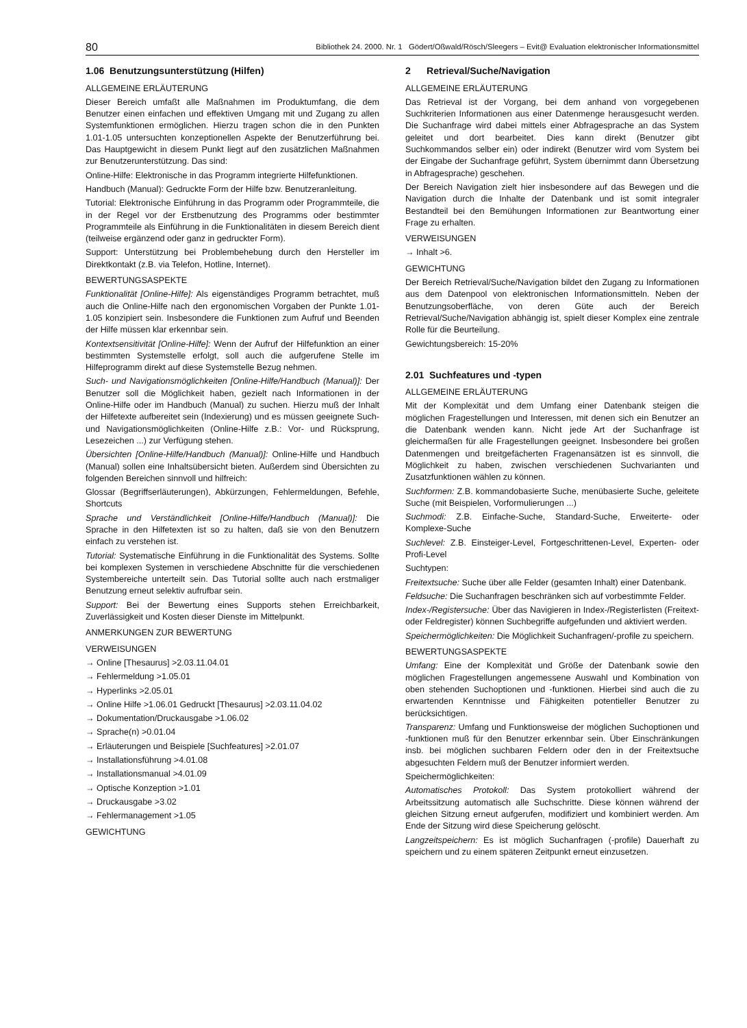80 Bibliothek 24. 2000. Nr. 1 Gödert/Oßwald/Rösch/Sleegers – Evit@ Evaluation elektronischer Informationsmittel
1.06 Benutzungsunterstützung (Hilfen)
ALLGEMEINE ERLÄUTERUNG
Dieser Bereich umfaßt alle Maßnahmen im Produktumfang, die dem Benutzer einen einfachen und effektiven Umgang mit und Zugang zu allen Systemfunktionen ermöglichen. Hierzu tragen schon die in den Punkten 1.01-1.05 untersuchten konzeptionellen Aspekte der Benutzerführung bei. Das Hauptgewicht in diesem Punkt liegt auf den zusätzlichen Maßnahmen zur Benutzerunterstützung. Das sind:
Online-Hilfe: Elektronische in das Programm integrierte Hilfefunktionen.
Handbuch (Manual): Gedruckte Form der Hilfe bzw. Benutzeranleitung.
Tutorial: Elektronische Einführung in das Programm oder Programmteile, die in der Regel vor der Erstbenutzung des Programms oder bestimmter Programmteile als Einführung in die Funktionalitäten in diesem Bereich dient (teilweise ergänzend oder ganz in gedruckter Form).
Support: Unterstützung bei Problembehebung durch den Hersteller im Direktkontakt (z.B. via Telefon, Hotline, Internet).
BEWERTUNGSASPEKTE
Funktionalität [Online-Hilfe]: Als eigenständiges Programm betrachtet, muß auch die Online-Hilfe nach den ergonomischen Vorgaben der Punkte 1.01-1.05 konzipiert sein. Insbesondere die Funktionen zum Aufruf und Beenden der Hilfe müssen klar erkennbar sein.
Kontextsensitivität [Online-Hilfe]: Wenn der Aufruf der Hilfefunktion an einer bestimmten Systemstelle erfolgt, soll auch die aufgerufene Stelle im Hilfeprogramm direkt auf diese Systemstelle Bezug nehmen.
Such- und Navigationsmöglichkeiten [Online-Hilfe/Handbuch (Manual)]: Der Benutzer soll die Möglichkeit haben, gezielt nach Informationen in der Online-Hilfe oder im Handbuch (Manual) zu suchen. Hierzu muß der Inhalt der Hilfetexte aufbereitet sein (Indexierung) und es müssen geeignete Such- und Navigationsmöglichkeiten (Online-Hilfe z.B.: Vor- und Rücksprung, Lesezeichen ...) zur Verfügung stehen.
Übersichten [Online-Hilfe/Handbuch (Manual)]: Online-Hilfe und Handbuch (Manual) sollen eine Inhaltsübersicht bieten. Außerdem sind Übersichten zu folgenden Bereichen sinnvoll und hilfreich:
Glossar (Begriffserläuterungen), Abkürzungen, Fehlermeldungen, Befehle, Shortcuts
Sprache und Verständlichkeit [Online-Hilfe/Handbuch (Manual)]: Die Sprache in den Hilfetexten ist so zu halten, daß sie von den Benutzern einfach zu verstehen ist.
Tutorial: Systematische Einführung in die Funktionalität des Systems. Sollte bei komplexen Systemen in verschiedene Abschnitte für die verschiedenen Systembereiche unterteilt sein. Das Tutorial sollte auch nach erstmaliger Benutzung erneut selektiv aufrufbar sein.
Support: Bei der Bewertung eines Supports stehen Erreichbarkeit, Zuverlässigkeit und Kosten dieser Dienste im Mittelpunkt.
ANMERKUNGEN ZUR BEWERTUNG
VERWEISUNGEN
→ Online [Thesaurus] >2.03.11.04.01
→ Fehlermeldung >1.05.01
→ Hyperlinks >2.05.01
→ Online Hilfe >1.06.01 Gedruckt [Thesaurus] >2.03.11.04.02
→ Dokumentation/Druckausgabe >1.06.02
→ Sprache(n) >0.01.04
→ Erläuterungen und Beispiele [Suchfeatures] >2.01.07
→ Installationsführung >4.01.08
→ Installationsmanual >4.01.09
→ Optische Konzeption >1.01
→ Druckausgabe >3.02
→ Fehlermanagement >1.05
GEWICHTUNG
2 Retrieval/Suche/Navigation
ALLGEMEINE ERLÄUTERUNG
Das Retrieval ist der Vorgang, bei dem anhand von vorgegebenen Suchkriterien Informationen aus einer Datenmenge herausgesucht werden. Die Suchanfrage wird dabei mittels einer Abfragesprache an das System geleitet und dort bearbeitet. Dies kann direkt (Benutzer gibt Suchkommandos selber ein) oder indirekt (Benutzer wird vom System bei der Eingabe der Suchanfrage geführt, System übernimmt dann Übersetzung in Abfragesprache) geschehen.
Der Bereich Navigation zielt hier insbesondere auf das Bewegen und die Navigation durch die Inhalte der Datenbank und ist somit integraler Bestandteil bei den Bemühungen Informationen zur Beantwortung einer Frage zu erhalten.
VERWEISUNGEN
→ Inhalt >6.
GEWICHTUNG
Der Bereich Retrieval/Suche/Navigation bildet den Zugang zu Informationen aus dem Datenpool von elektronischen Informationsmitteln. Neben der Benutzungsoberfläche, von deren Güte auch der Bereich Retrieval/Suche/Navigation abhängig ist, spielt dieser Komplex eine zentrale Rolle für die Beurteilung.
Gewichtungsbereich: 15-20%
2.01 Suchfeatures und -typen
ALLGEMEINE ERLÄUTERUNG
Mit der Komplexität und dem Umfang einer Datenbank steigen die möglichen Fragestellungen und Interessen, mit denen sich ein Benutzer an die Datenbank wenden kann. Nicht jede Art der Suchanfrage ist gleichermaßen für alle Fragestellungen geeignet. Insbesondere bei großen Datenmengen und breitgefächerten Fragenansätzen ist es sinnvoll, die Möglichkeit zu haben, zwischen verschiedenen Suchvarianten und Zusatzfunktionen wählen zu können.
Suchformen: Z.B. kommandobasierte Suche, menübasierte Suche, geleitete Suche (mit Beispielen, Vorformulierungen ...)
Suchmodi: Z.B. Einfache-Suche, Standard-Suche, Erweiterte- oder Komplexe-Suche
Suchlevel: Z.B. Einsteiger-Level, Fortgeschrittenen-Level, Experten- oder Profi-Level
Suchtypen:
Freitextsuche: Suche über alle Felder (gesamten Inhalt) einer Datenbank.
Feldsuche: Die Suchanfragen beschränken sich auf vorbestimmte Felder.
Index-/Registersuche: Über das Navigieren in Index-/Registerlisten (Freitext- oder Feldregister) können Suchbegriffe aufgefunden und aktiviert werden.
Speichermöglichkeiten: Die Möglichkeit Suchanfragen/-profile zu speichern.
BEWERTUNGSASPEKTE
Umfang: Eine der Komplexität und Größe der Datenbank sowie den möglichen Fragestellungen angemessene Auswahl und Kombination von oben stehenden Suchoptionen und -funktionen. Hierbei sind auch die zu erwartenden Kenntnisse und Fähigkeiten potentieller Benutzer zu berücksichtigen.
Transparenz: Umfang und Funktionsweise der möglichen Suchoptionen und -funktionen muß für den Benutzer erkennbar sein. Über Einschränkungen insb. bei möglichen suchbaren Feldern oder den in der Freitextsuche abgesuchten Feldern muß der Benutzer informiert werden.
Speichermöglichkeiten:
Automatisches Protokoll: Das System protokolliert während der Arbeitssitzung automatisch alle Suchschritte. Diese können während der gleichen Sitzung erneut aufgerufen, modifiziert und kombiniert werden. Am Ende der Sitzung wird diese Speicherung gelöscht.
Langzeitspeichern: Es ist möglich Suchanfragen (-profile) Dauerhaft zu speichern und zu einem späteren Zeitpunkt erneut einzusetzen.